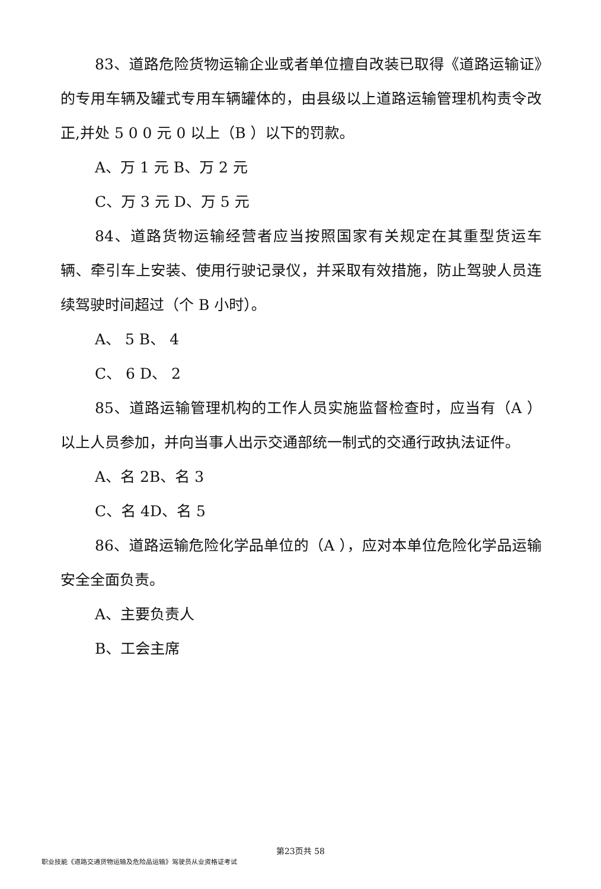83、道路危险货物运输企业或者单位擅自改装已取得《道路运输证》的专用车辆及罐式专用车辆罐体的，由县级以上道路运输管理机构责令改正,并处 5 0 0 元 0 以上（B ）以下的罚款。
A、万 1 元 B、万 2 元
C、万 3 元 D、万 5 元
84、道路货物运输经营者应当按照国家有关规定在其重型货运车辆、牵引车上安装、使用行驶记录仪，并采取有效措施，防止驾驶人员连续驾驶时间超过（个 B 小时）。
A、 5 B、 4
C、 6 D、 2
85、道路运输管理机构的工作人员实施监督检查时，应当有（A ）以上人员参加，并向当事人出示交通部统一制式的交通行政执法证件。
A、名 2B、名 3
C、名 4D、名 5
86、道路运输危险化学品单位的（A ），应对本单位危险化学品运输安全全面负责。
A、主要负责人
B、工会主席
第23页共 58
职业技能《道路交通货物运输及危险品运输》驾驶员从业资格证考试